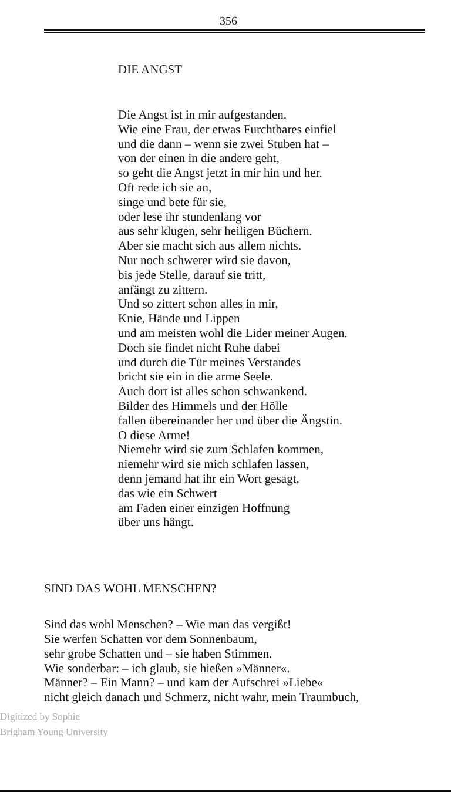356
DIE ANGST
Die Angst ist in mir aufgestanden.
Wie eine Frau, der etwas Furchtbares einfiel
und die dann – wenn sie zwei Stuben hat –
von der einen in die andere geht,
so geht die Angst jetzt in mir hin und her.
Oft rede ich sie an,
singe und bete für sie,
oder lese ihr stundenlang vor
aus sehr klugen, sehr heiligen Büchern.
Aber sie macht sich aus allem nichts.
Nur noch schwerer wird sie davon,
bis jede Stelle, darauf sie tritt,
anfängt zu zittern.
Und so zittert schon alles in mir,
Knie, Hände und Lippen
und am meisten wohl die Lider meiner Augen.
Doch sie findet nicht Ruhe dabei
und durch die Tür meines Verstandes
bricht sie ein in die arme Seele.
Auch dort ist alles schon schwankend.
Bilder des Himmels und der Hölle
fallen übereinander her und über die Ängstin.
O diese Arme!
Niemehr wird sie zum Schlafen kommen,
niemehr wird sie mich schlafen lassen,
denn jemand hat ihr ein Wort gesagt,
das wie ein Schwert
am Faden einer einzigen Hoffnung
über uns hängt.
SIND DAS WOHL MENSCHEN?
Sind das wohl Menschen? – Wie man das vergißt!
Sie werfen Schatten vor dem Sonnenbaum,
sehr grobe Schatten und – sie haben Stimmen.
Wie sonderbar: – ich glaub, sie hießen »Männer«.
Männer? – Ein Mann? – und kam der Aufschrei »Liebe«
nicht gleich danach und Schmerz, nicht wahr, mein Traumbuch,
Digitized by Sophie
Brigham Young University